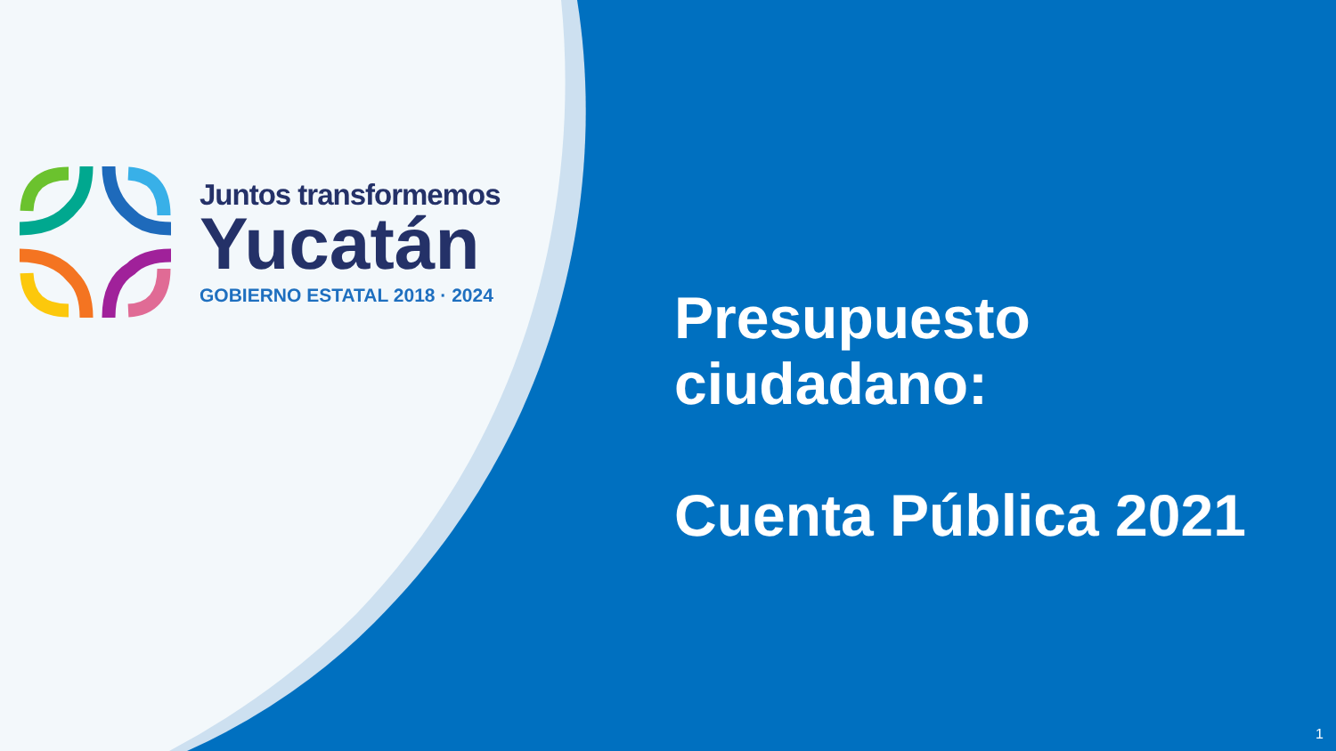Juntos transformemos
Yucatán
GOBIERNO ESTATAL 2018 · 2024
Presupuesto
ciudadano:
Cuenta Pública 2021
1